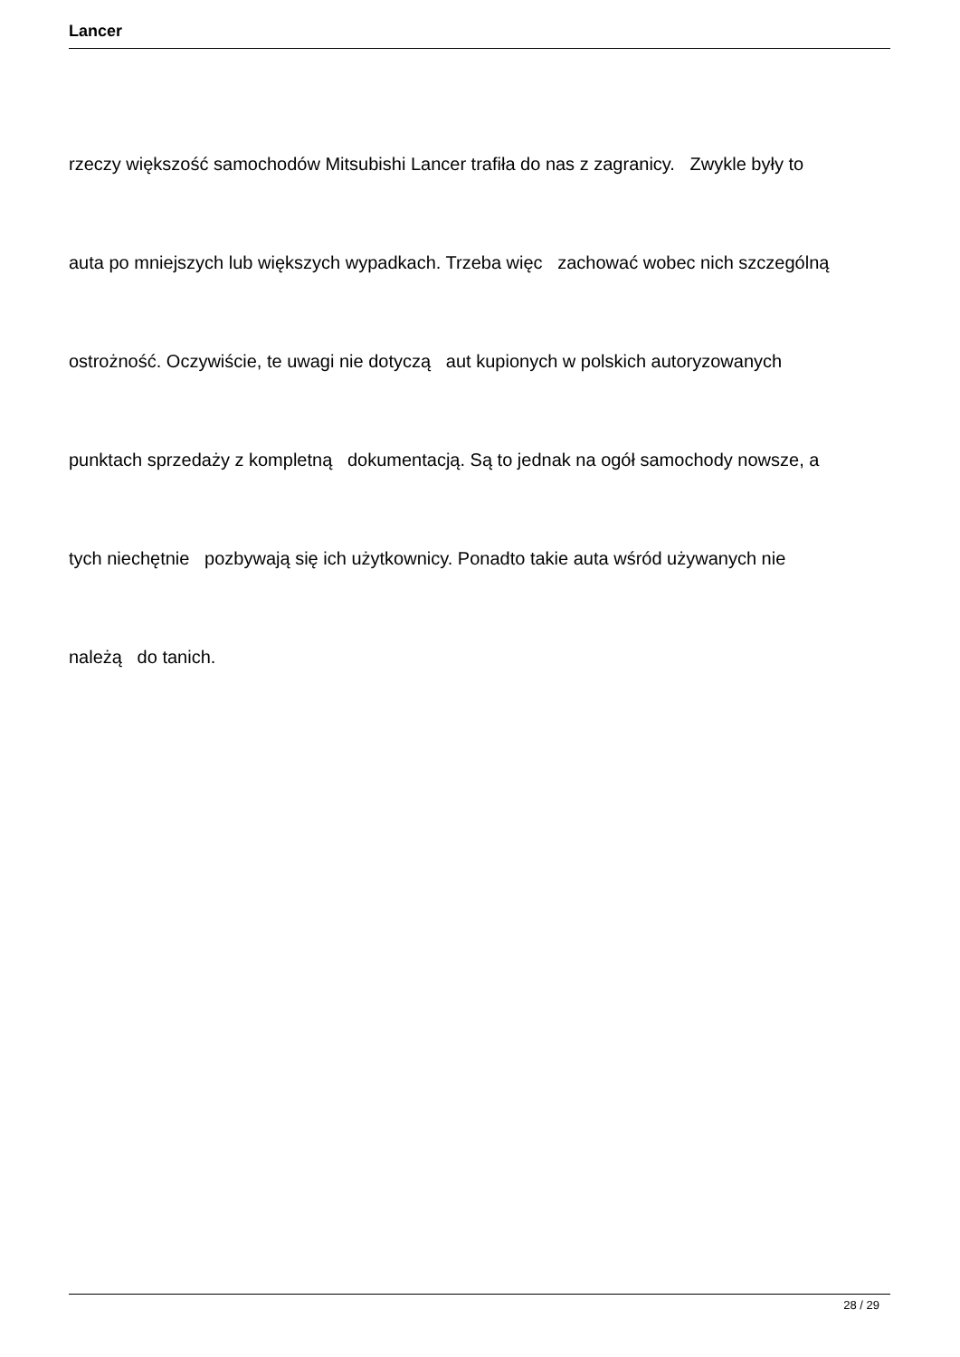Lancer
rzeczy większość samochodów Mitsubishi Lancer trafiła do nas z zagranicy. Zwykle były to
auta po mniejszych lub większych wypadkach. Trzeba więc zachować wobec nich szczególną
ostrożność. Oczywiście, te uwagi nie dotyczą aut kupionych w polskich autoryzowanych
punktach sprzedaży z kompletną dokumentacją. Są to jednak na ogół samochody nowsze, a
tych niechętnie pozbywają się ich użytkownicy. Ponadto takie auta wśród używanych nie
należą do tanich.
28 / 29